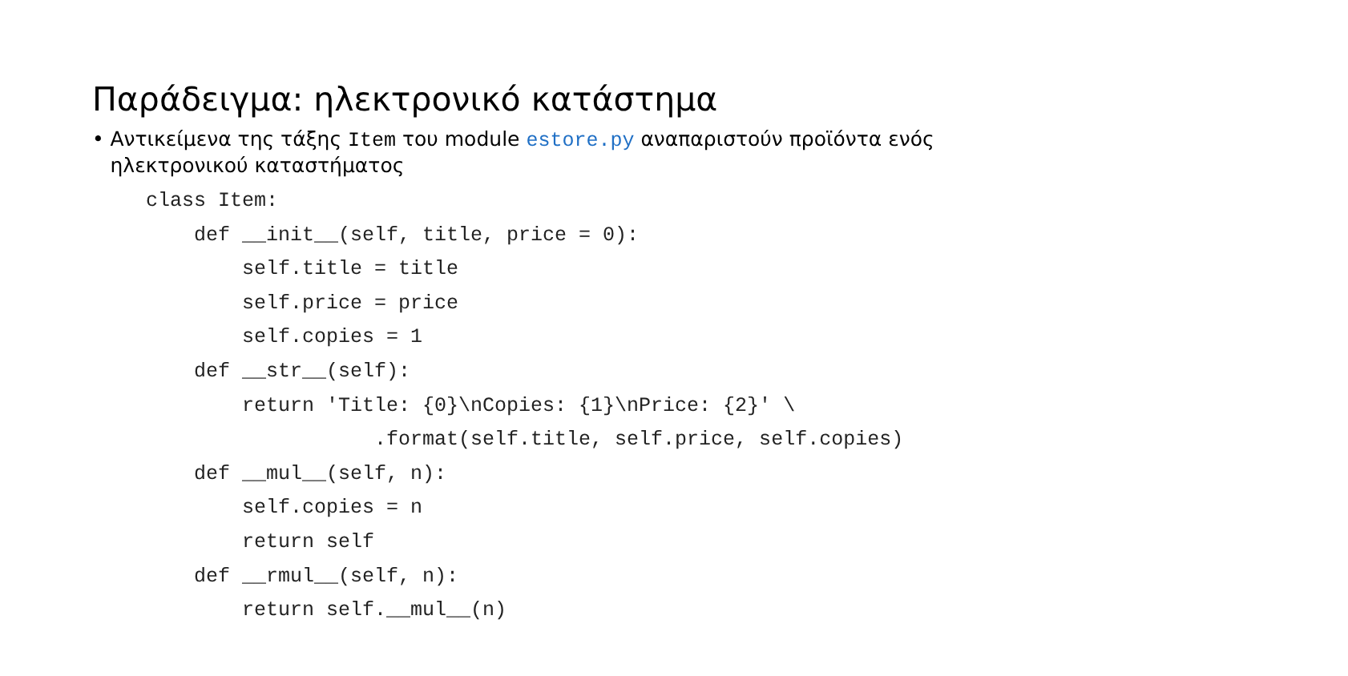Παράδειγμα: ηλεκτρονικό κατάστημα
• Αντικείμενα της τάξης Item του module estore.py αναπαριστούν προϊόντα ενός ηλεκτρονικού καταστήματος
class Item:
    def __init__(self, title, price = 0):
        self.title = title
        self.price = price
        self.copies = 1
    def __str__(self):
        return 'Title: {0}\nCopies: {1}\nPrice: {2}' \
                   .format(self.title, self.price, self.copies)
    def __mul__(self, n):
        self.copies = n
        return self
    def __rmul__(self, n):
        return self.__mul__(n)